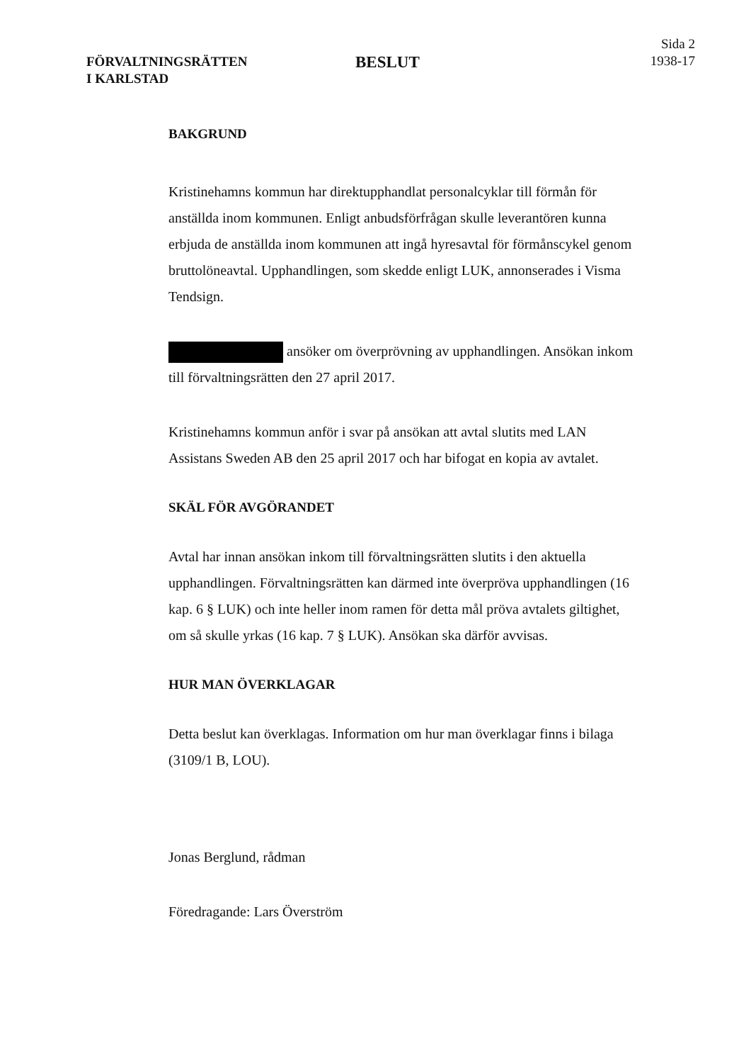FÖRVALTNINGSRÄTTEN
I KARLSTAD
BESLUT
Sida 2
1938-17
BAKGRUND
Kristinehamns kommun har direktupphandlat personalcyklar till förmån för anställda inom kommunen. Enligt anbudsförfrågan skulle leverantören kunna erbjuda de anställda inom kommunen att ingå hyresavtal för förmånscykel genom bruttolöneavtal. Upphandlingen, som skedde enligt LUK, annonserades i Visma Tendsign.
ansöker om överprövning av upphandlingen. Ansökan inkom till förvaltningsrätten den 27 april 2017.
Kristinehamns kommun anför i svar på ansökan att avtal slutits med LAN Assistans Sweden AB den 25 april 2017 och har bifogat en kopia av avtalet.
SKÄL FÖR AVGÖRANDET
Avtal har innan ansökan inkom till förvaltningsrätten slutits i den aktuella upphandlingen. Förvaltningsrätten kan därmed inte överpröva upphandlingen (16 kap. 6 § LUK) och inte heller inom ramen för detta mål pröva avtalets giltighet, om så skulle yrkas (16 kap. 7 § LUK). Ansökan ska därför avvisas.
HUR MAN ÖVERKLAGAR
Detta beslut kan överklagas. Information om hur man överklagar finns i bilaga (3109/1 B, LOU).
Jonas Berglund, rådman
Föredragande: Lars Överström